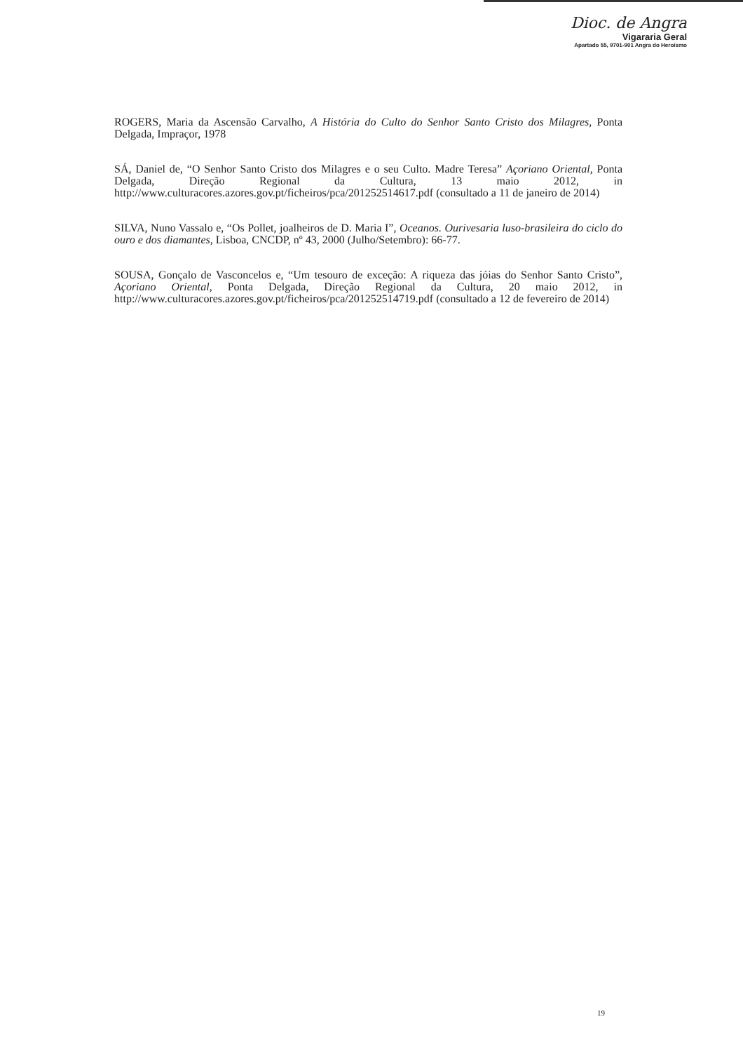Dioc. de Angra
Vigararia Geral
Apartado 55, 9701-901 Angra do Heroísmo
ROGERS, Maria da Ascensão Carvalho, A História do Culto do Senhor Santo Cristo dos Milagres, Ponta Delgada, Impraçor, 1978
SÁ, Daniel de, “O Senhor Santo Cristo dos Milagres e o seu Culto. Madre Teresa” Açoriano Oriental, Ponta Delgada, Direção Regional da Cultura, 13 maio 2012, in http://www.culturacores.azores.gov.pt/ficheiros/pca/201252514617.pdf (consultado a 11 de janeiro de 2014)
SILVA, Nuno Vassalo e, “Os Pollet, joalheiros de D. Maria I”, Oceanos. Ourivesaria luso-brasileira do ciclo do ouro e dos diamantes, Lisboa, CNCDP, nº 43, 2000 (Julho/Setembro): 66-77.
SOUSA, Gonçalo de Vasconcelos e, “Um tesouro de exceção: A riqueza das jóias do Senhor Santo Cristo”, Açoriano Oriental, Ponta Delgada, Direção Regional da Cultura, 20 maio 2012, in http://www.culturacores.azores.gov.pt/ficheiros/pca/201252514719.pdf (consultado a 12 de fevereiro de 2014)
19